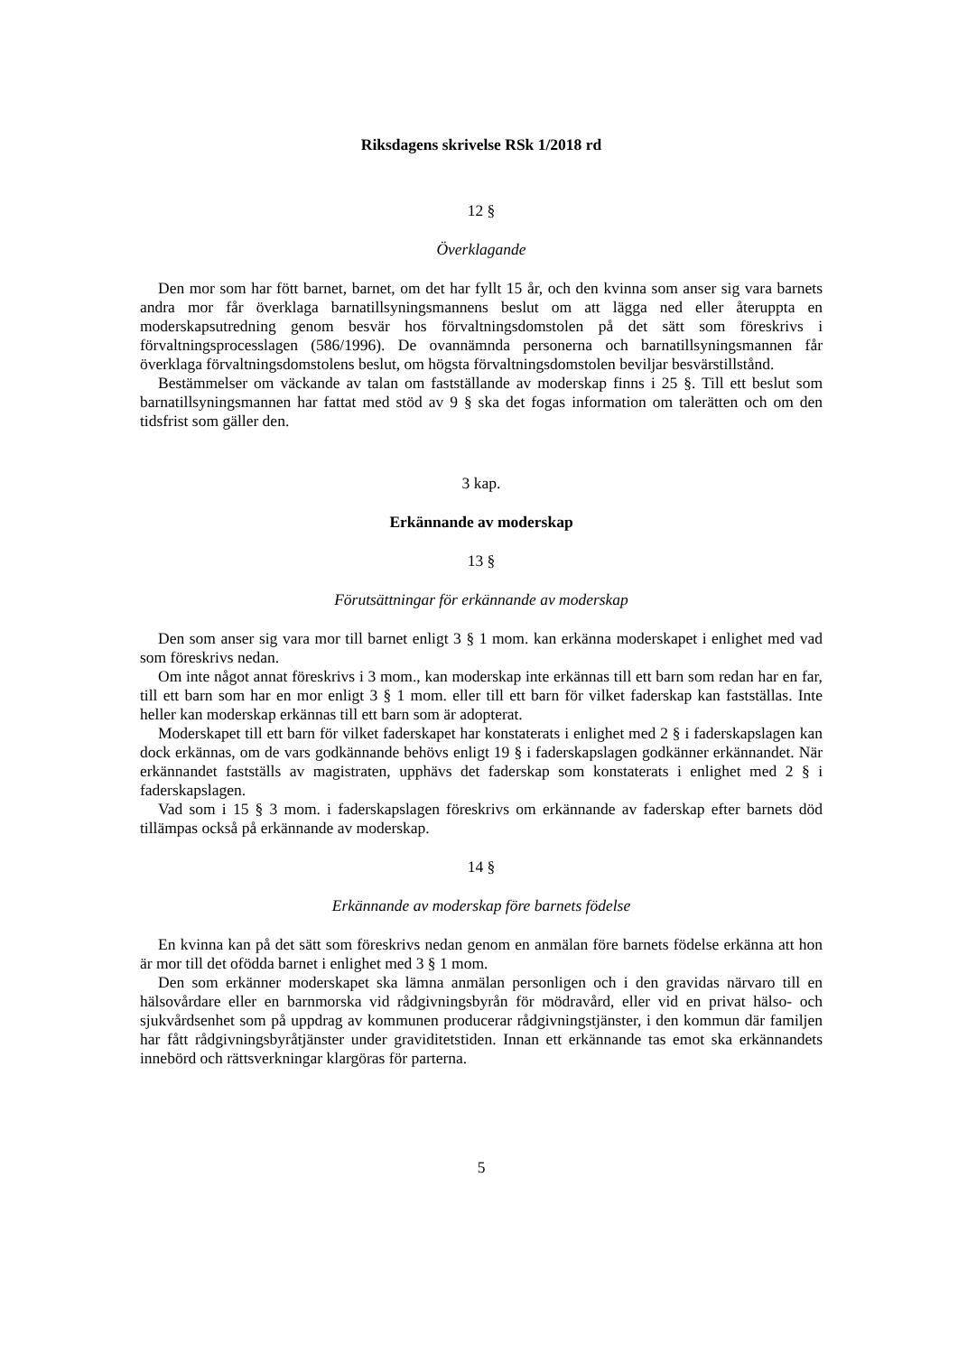Riksdagens skrivelse RSk 1/2018 rd
12 §
Överklagande
Den mor som har fött barnet, barnet, om det har fyllt 15 år, och den kvinna som anser sig vara barnets andra mor får överklaga barnatillsyningsmannens beslut om att lägga ned eller återuppta en moderskapsutredning genom besvär hos förvaltningsdomstolen på det sätt som föreskrivs i förvaltningsprocesslagen (586/1996). De ovannämnda personerna och barnatillsyningsmannen får överklaga förvaltningsdomstolens beslut, om högsta förvaltningsdomstolen beviljar besvärstillstånd.
Bestämmelser om väckande av talan om fastställande av moderskap finns i 25 §. Till ett beslut som barnatillsyningsmannen har fattat med stöd av 9 § ska det fogas information om talerätten och om den tidsfrist som gäller den.
3 kap.
Erkännande av moderskap
13 §
Förutsättningar för erkännande av moderskap
Den som anser sig vara mor till barnet enligt 3 § 1 mom. kan erkänna moderskapet i enlighet med vad som föreskrivs nedan.
Om inte något annat föreskrivs i 3 mom., kan moderskap inte erkännas till ett barn som redan har en far, till ett barn som har en mor enligt 3 § 1 mom. eller till ett barn för vilket faderskap kan fastställas. Inte heller kan moderskap erkännas till ett barn som är adopterat.
Moderskapet till ett barn för vilket faderskapet har konstaterats i enlighet med 2 § i faderskapslagen kan dock erkännas, om de vars godkännande behövs enligt 19 § i faderskapslagen godkänner erkännandet. När erkännandet fastställs av magistraten, upphävs det faderskap som konstaterats i enlighet med 2 § i faderskapslagen.
Vad som i 15 § 3 mom. i faderskapslagen föreskrivs om erkännande av faderskap efter barnets död tillämpas också på erkännande av moderskap.
14 §
Erkännande av moderskap före barnets födelse
En kvinna kan på det sätt som föreskrivs nedan genom en anmälan före barnets födelse erkänna att hon är mor till det ofödda barnet i enlighet med 3 § 1 mom.
Den som erkänner moderskapet ska lämna anmälan personligen och i den gravidas närvaro till en hälsovårdare eller en barnmorska vid rådgivningsbyrån för mödravård, eller vid en privat hälso- och sjukvårdsenhet som på uppdrag av kommunen producerar rådgivningstjänster, i den kommun där familjen har fått rådgivningsbyråtjänster under graviditetstiden. Innan ett erkännande tas emot ska erkännandets innebörd och rättsverkningar klargöras för parterna.
5